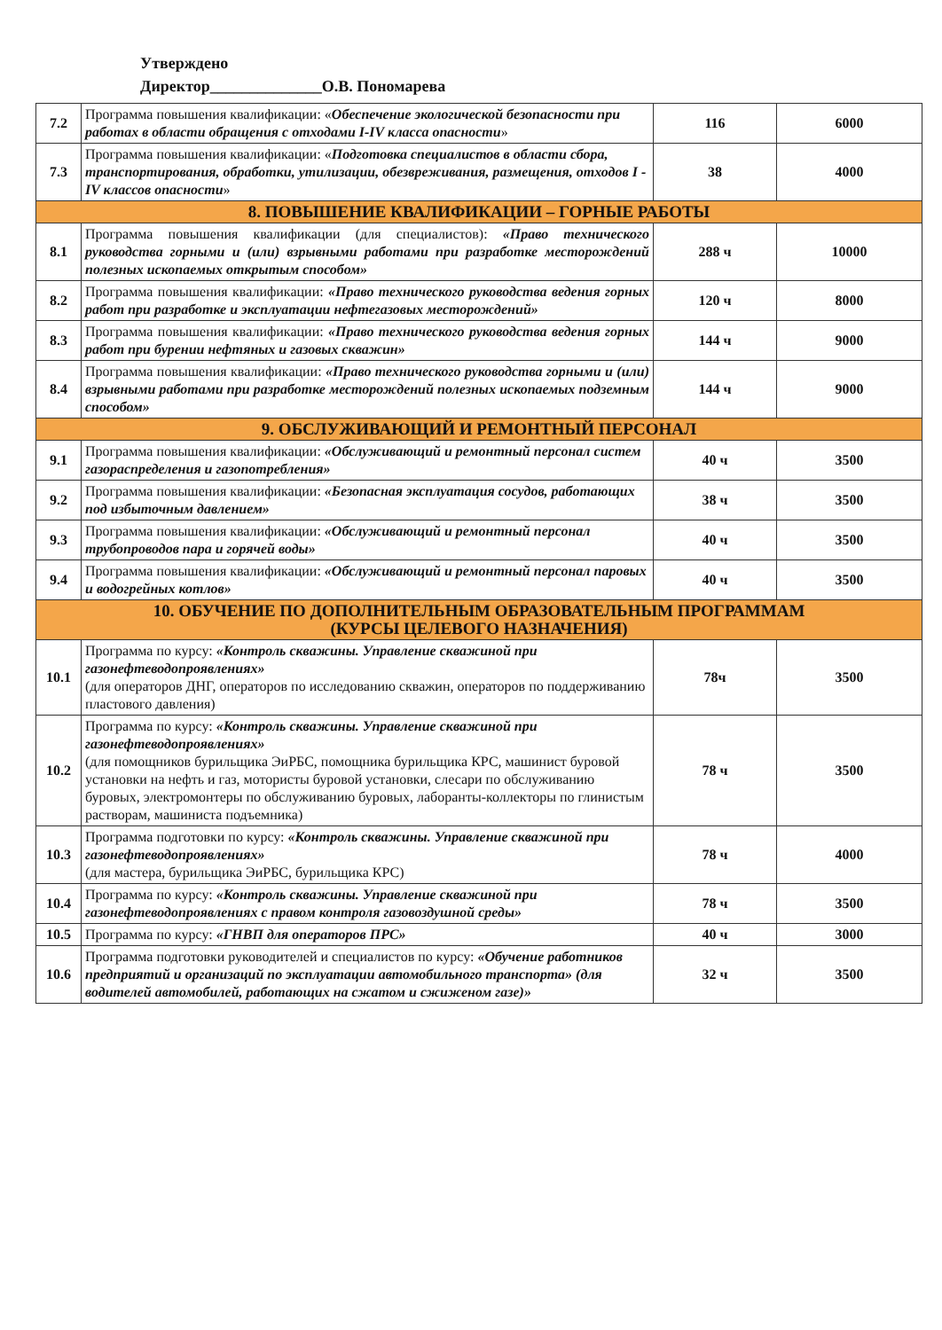Утверждено
Директор______________О.В. Пономарева
| 7.2 | Программа повышения квалификации: « Обеспечение экологической безопасности при работах в области обращения с отходами I-IV класса опасности » | 116 | 6000 |
| 7.3 | Программа повышения квалификации: « Подготовка специалистов в области сбора, транспортирования, обработки, утилизации, обезвреживания, размещения, отходов I - IV классов опасности » | 38 | 4000 |
| 8. ПОВЫШЕНИЕ КВАЛИФИКАЦИИ – ГОРНЫЕ РАБОТЫ | | | |
| 8.1 | Программа повышения квалификации (для специалистов): «Право технического руководства горными и (или) взрывными работами при разработке месторождений полезных ископаемых открытым способом» | 288 ч | 10000 |
| 8.2 | Программа повышения квалификации: «Право технического руководства ведения горных работ при разработке и эксплуатации нефтегазовых месторождений» | 120 ч | 8000 |
| 8.3 | Программа повышения квалификации: «Право технического руководства ведения горных работ при бурении нефтяных и газовых скважин» | 144 ч | 9000 |
| 8.4 | Программа повышения квалификации: «Право технического руководства горными и (или) взрывными работами при разработке месторождений полезных ископаемых подземным способом» | 144 ч | 9000 |
| 9. ОБСЛУЖИВАЮЩИЙ И РЕМОНТНЫЙ ПЕРСОНАЛ | | | |
| 9.1 | Программа повышения квалификации: «Обслуживающий и ремонтный персонал систем газораспределения и газопотребления» | 40 ч | 3500 |
| 9.2 | Программа повышения квалификации: «Безопасная эксплуатация сосудов, работающих под избыточным давлением» | 38 ч | 3500 |
| 9.3 | Программа повышения квалификации: «Обслуживающий и ремонтный персонал трубопроводов пара и горячей воды» | 40 ч | 3500 |
| 9.4 | Программа повышения квалификации: «Обслуживающий и ремонтный персонал паровых и водогрейных котлов» | 40 ч | 3500 |
| 10. ОБУЧЕНИЕ ПО ДОПОЛНИТЕЛЬНЫМ ОБРАЗОВАТЕЛЬНЫМ ПРОГРАММАМ (КУРСЫ ЦЕЛЕВОГО НАЗНАЧЕНИЯ) | | | |
| 10.1 | Программа по курсу: «Контроль скважины. Управление скважиной при газонефтеводопроявлениях» (для операторов ДНГ, операторов по исследованию скважин, операторов по поддерживанию пластового давления) | 78ч | 3500 |
| 10.2 | Программа по курсу: «Контроль скважины. Управление скважиной при газонефтеводопроявлениях» (для помощников бурильщика ЭиРБС, помощника бурильщика КРС, машинист буровой установки на нефть и газ, мотористы буровой установки, слесари по обслуживанию буровых, электромонтеры по обслуживанию буровых, лаборанты-коллекторы по глинистым растворам, машиниста подъемника) | 78 ч | 3500 |
| 10.3 | Программа подготовки по курсу: «Контроль скважины. Управление скважиной при газонефтеводопроявлениях» (для мастера, бурильщика ЭиРБС, бурильщика КРС) | 78 ч | 4000 |
| 10.4 | Программа по курсу: «Контроль скважины. Управление скважиной при газонефтеводопроявлениях с правом контроля газовоздушной среды» | 78 ч | 3500 |
| 10.5 | Программа по курсу: «ГНВП для операторов ПРС» | 40 ч | 3000 |
| 10.6 | Программа подготовки руководителей и специалистов по курсу: «Обучение работников предприятий и организаций по эксплуатации автомобильного транспорта» (для водителей автомобилей, работающих на сжатом и сжиженом газе)» | 32 ч | 3500 |